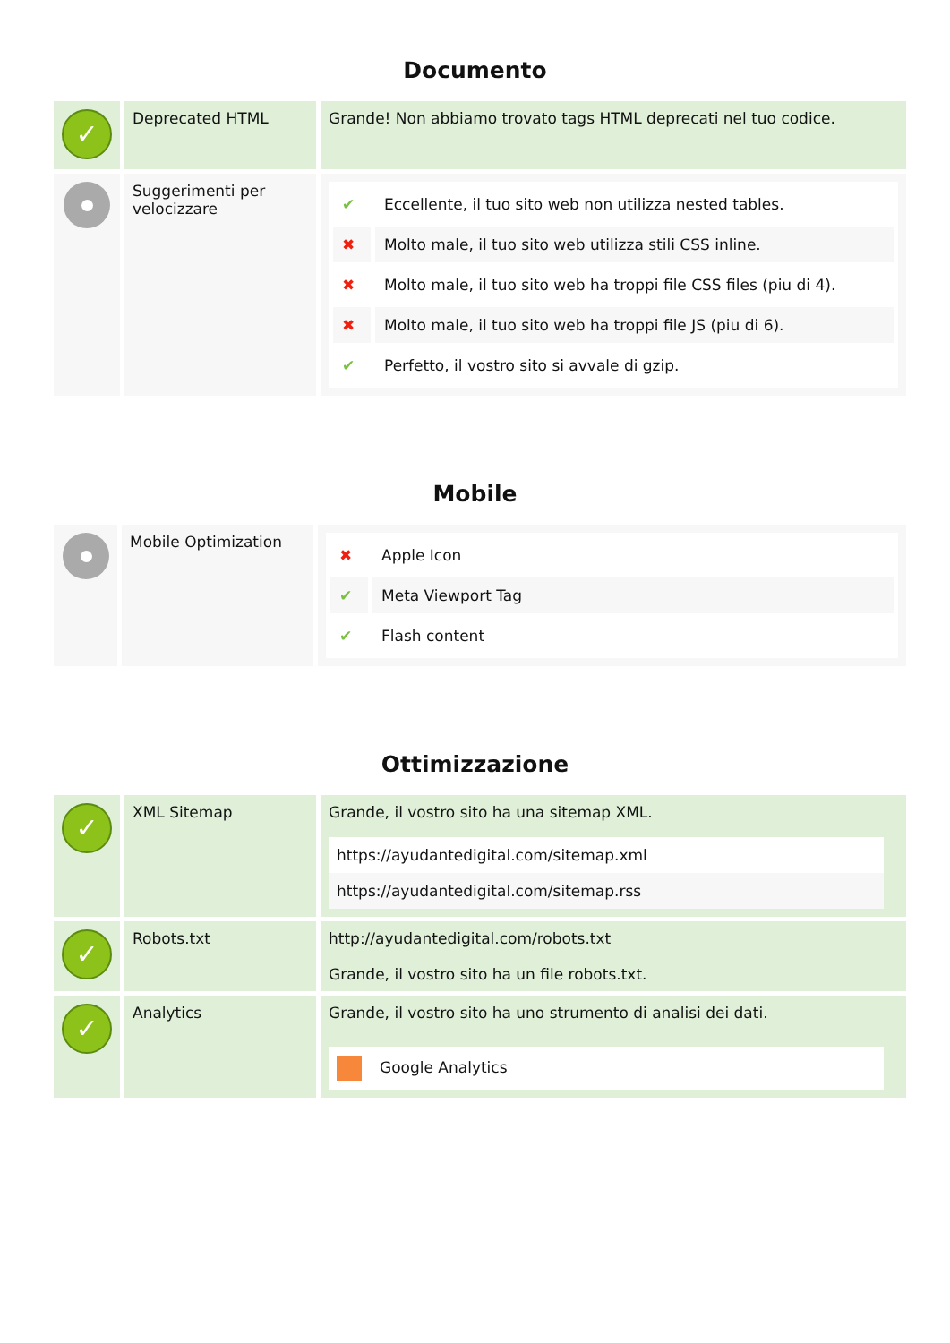Documento
| ✓ | Deprecated HTML | Grande! Non abbiamo trovato tags HTML deprecati nel tuo codice. |
| | Suggerimenti per velocizzare | / ✔ / Eccellente, il tuo sito web non utilizza nested tables. / / ✖ / Molto male, il tuo sito web utilizza stili CSS inline. / / ✖ / Molto male, il tuo sito web ha troppi file CSS files (piu di 4). / / ✖ / Molto male, il tuo sito web ha troppi file JS (piu di 6). / / ✔ / Perfetto, il vostro sito si avvale di gzip. / |
Mobile
| | Mobile Optimization | / ✖ / Apple Icon / / ✔ / Meta Viewport Tag / / ✔ / Flash content / |
Ottimizzazione
| ✓ | XML Sitemap | Grande, il vostro sito ha una sitemap XML. https://ayudantedigital.com/sitemap.xml https://ayudantedigital.com/sitemap.rss |
| ✓ | Robots.txt | http://ayudantedigital.com/robots.txt Grande, il vostro sito ha un file robots.txt. |
| ✓ | Analytics | Grande, il vostro sito ha uno strumento di analisi dei dati. Google Analytics |